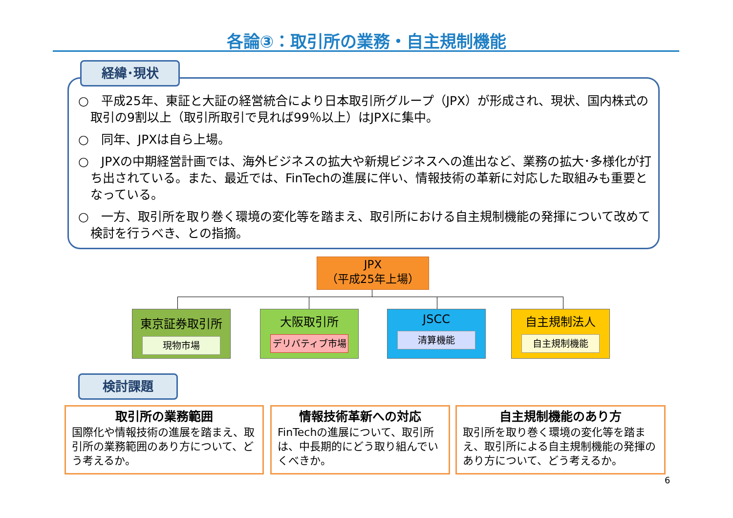各論③：取引所の業務・自主規制機能
経緯･現状
○　平成25年、東証と大証の経営統合により日本取引所グループ（JPX）が形成され、現状、国内株式の取引の9割以上（取引所取引で見れば99％以上）はJPXに集中。
○　同年、JPXは自ら上場。
○　JPXの中期経営計画では、海外ビジネスの拡大や新規ビジネスへの進出など、業務の拡大･多様化が打ち出されている。また、最近では、FinTechの進展に伴い、情報技術の革新に対応した取組みも重要となっている。
○　一方、取引所を取り巻く環境の変化等を踏まえ、取引所における自主規制機能の発揮について改めて検討を行うべき、との指摘。
JPX
（平成25年上場）
東京証券取引所
現物市場
大阪取引所
デリバティブ市場
JSCC
清算機能
自主規制法人
自主規制機能
検討課題
取引所の業務範囲
国際化や情報技術の進展を踏まえ、取引所の業務範囲のあり方について、どう考えるか。
情報技術革新への対応
FinTechの進展について、取引所は、中長期的にどう取り組んでいくべきか。
自主規制機能のあり方
取引所を取り巻く環境の変化等を踏まえ、取引所による自主規制機能の発揮のあり方について、どう考えるか。
6